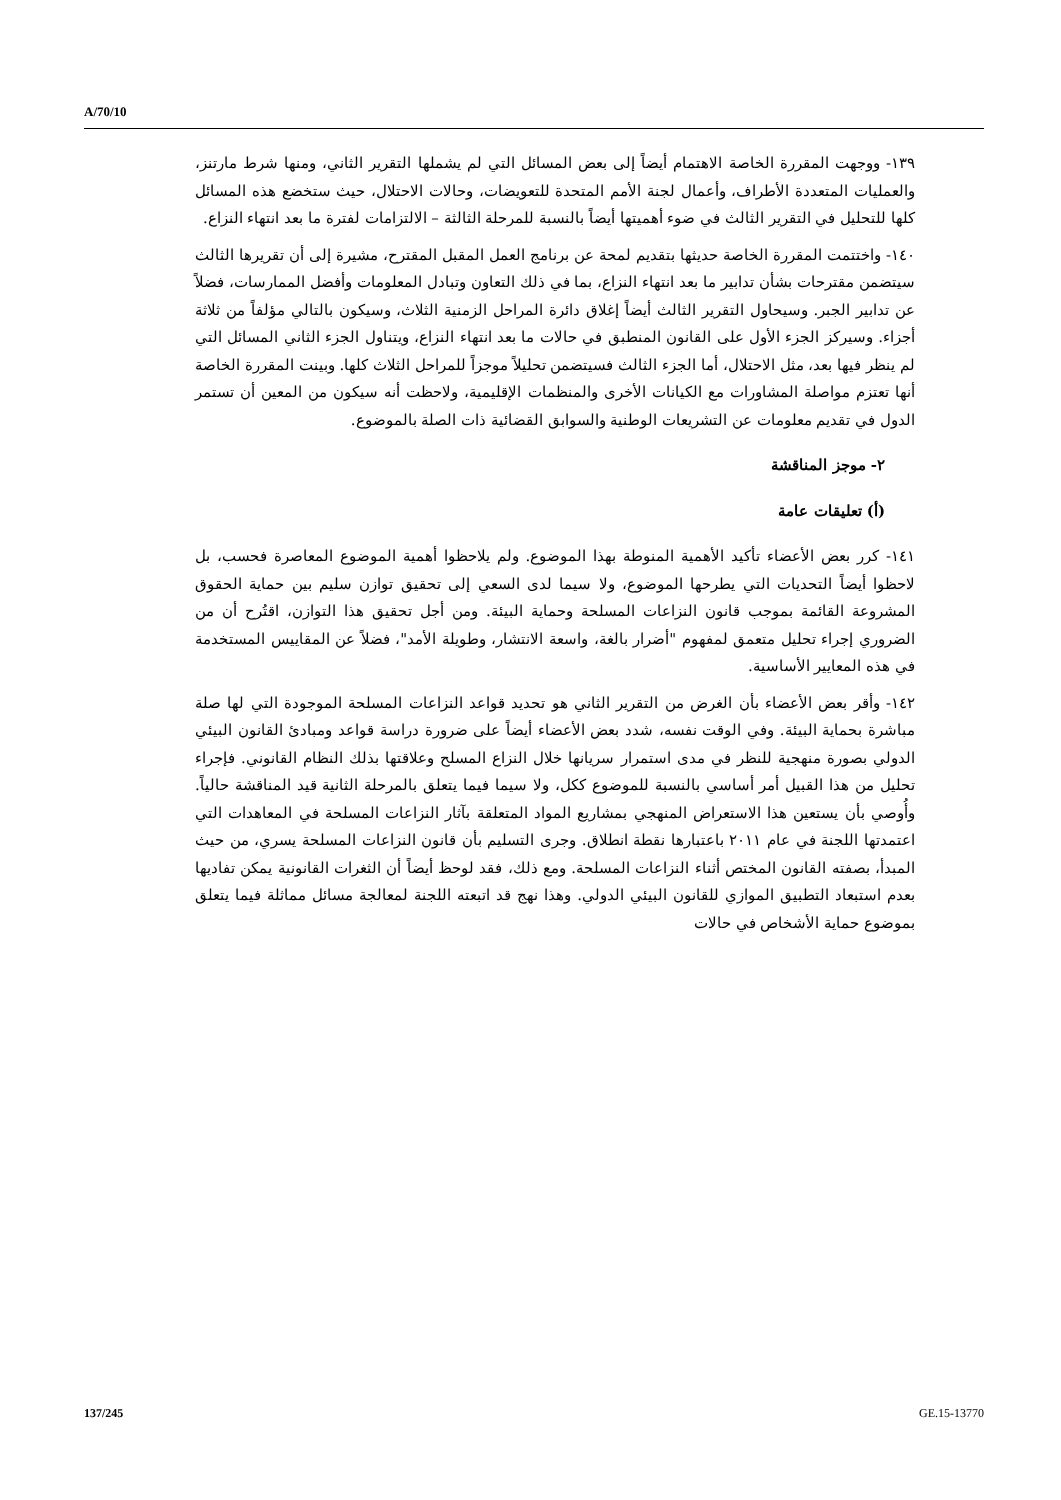A/70/10
١٣٩- ووجهت المقررة الخاصة الاهتمام أيضاً إلى بعض المسائل التي لم يشملها التقرير الثاني، ومنها شرط مارتنز، والعمليات المتعددة الأطراف، وأعمال لجنة الأمم المتحدة للتعويضات، وحالات الاحتلال، حيث ستخضع هذه المسائل كلها للتحليل في التقرير الثالث في ضوء أهميتها أيضاً بالنسبة للمرحلة الثالثة – الالتزامات لفترة ما بعد انتهاء النزاع.
١٤٠- واختتمت المقررة الخاصة حديثها بتقديم لمحة عن برنامج العمل المقبل المقترح، مشيرة إلى أن تقريرها الثالث سيتضمن مقترحات بشأن تدابير ما بعد انتهاء النزاع، بما في ذلك التعاون وتبادل المعلومات وأفضل الممارسات، فضلاً عن تدابير الجبر. وسيحاول التقرير الثالث أيضاً إغلاق دائرة المراحل الزمنية الثلاث، وسيكون بالتالي مؤلفاً من ثلاثة أجزاء. وسيركز الجزء الأول على القانون المنطبق في حالات ما بعد انتهاء النزاع، ويتناول الجزء الثاني المسائل التي لم ينظر فيها بعد، مثل الاحتلال، أما الجزء الثالث فسيتضمن تحليلاً موجزاً للمراحل الثلاث كلها. وبينت المقررة الخاصة أنها تعتزم مواصلة المشاورات مع الكيانات الأخرى والمنظمات الإقليمية، ولاحظت أنه سيكون من المعين أن تستمر الدول في تقديم معلومات عن التشريعات الوطنية والسوابق القضائية ذات الصلة بالموضوع.
٢- موجز المناقشة
(أ) تعليقات عامة
١٤١- كرر بعض الأعضاء تأكيد الأهمية المنوطة بهذا الموضوع. ولم يلاحظوا أهمية الموضوع المعاصرة فحسب، بل لاحظوا أيضاً التحديات التي يطرحها الموضوع، ولا سيما لدى السعي إلى تحقيق توازن سليم بين حماية الحقوق المشروعة القائمة بموجب قانون النزاعات المسلحة وحماية البيئة. ومن أجل تحقيق هذا التوازن، اقتُرح أن من الضروري إجراء تحليل متعمق لمفهوم "أضرار بالغة، واسعة الانتشار، وطويلة الأمد"، فضلاً عن المقاييس المستخدمة في هذه المعايير الأساسية.
١٤٢- وأقر بعض الأعضاء بأن الغرض من التقرير الثاني هو تحديد قواعد النزاعات المسلحة الموجودة التي لها صلة مباشرة بحماية البيئة. وفي الوقت نفسه، شدد بعض الأعضاء أيضاً على ضرورة دراسة قواعد ومبادئ القانون البيئي الدولي بصورة منهجية للنظر في مدى استمرار سريانها خلال النزاع المسلح وعلاقتها بذلك النظام القانوني. فإجراء تحليل من هذا القبيل أمر أساسي بالنسبة للموضوع ككل، ولا سيما فيما يتعلق بالمرحلة الثانية قيد المناقشة حالياً. وأُوصي بأن يستعين هذا الاستعراض المنهجي بمشاريع المواد المتعلقة بآثار النزاعات المسلحة في المعاهدات التي اعتمدتها اللجنة في عام ٢٠١١ باعتبارها نقطة انطلاق. وجرى التسليم بأن قانون النزاعات المسلحة يسري، من حيث المبدأ، بصفته القانون المختص أثناء النزاعات المسلحة. ومع ذلك، فقد لوحظ أيضاً أن الثغرات القانونية يمكن تفاديها بعدم استبعاد التطبيق الموازي للقانون البيئي الدولي. وهذا نهج قد اتبعته اللجنة لمعالجة مسائل مماثلة فيما يتعلق بموضوع حماية الأشخاص في حالات
137/245 GE.15-13770